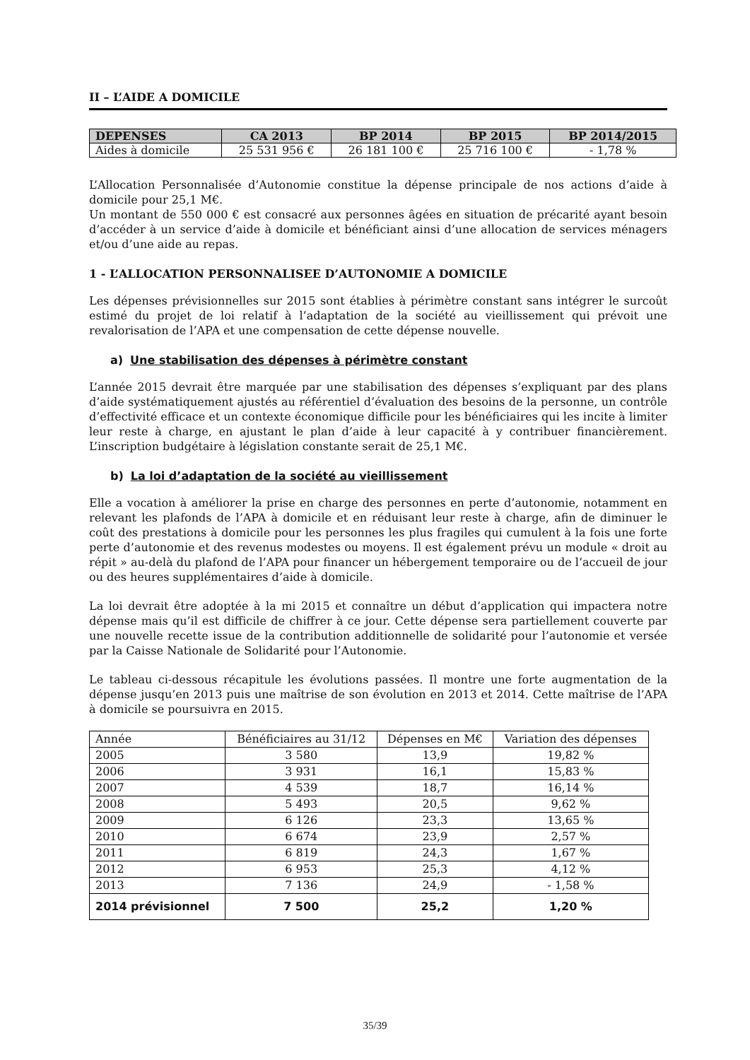II – L’AIDE A DOMICILE
| DEPENSES | CA 2013 | BP 2014 | BP 2015 | BP 2014/2015 |
| --- | --- | --- | --- | --- |
| Aides à domicile | 25 531 956 € | 26 181 100 € | 25 716 100 € | - 1,78 % |
L’Allocation Personnalisée d’Autonomie constitue la dépense principale de nos actions d’aide à domicile pour 25,1 M€.
Un montant de 550 000 € est consacré aux personnes âgées en situation de précarité ayant besoin d’accéder à un service d’aide à domicile et bénéficiant ainsi d’une allocation de services ménagers et/ou d’une aide au repas.
1 - L’ALLOCATION PERSONNALISEE D’AUTONOMIE A DOMICILE
Les dépenses prévisionnelles sur 2015 sont établies à périmètre constant sans intégrer le surcoût estimé du projet de loi relatif à l’adaptation de la société au vieillissement qui prévoit une revalorisation de l’APA et une compensation de cette dépense nouvelle.
a) Une stabilisation des dépenses à périmètre constant
L’année 2015 devrait être marquée par une stabilisation des dépenses s’expliquant par des plans d’aide systématiquement ajustés au référentiel d’évaluation des besoins de la personne, un contrôle d’effectivité efficace et un contexte économique difficile pour les bénéficiaires qui les incite à limiter leur reste à charge, en ajustant le plan d’aide à leur capacité à y contribuer financièrement. L’inscription budgétaire à législation constante serait de 25,1 M€.
b) La loi d’adaptation de la société au vieillissement
Elle a vocation à améliorer la prise en charge des personnes en perte d’autonomie, notamment en relevant les plafonds de l’APA à domicile et en réduisant leur reste à charge, afin de diminuer le coût des prestations à domicile pour les personnes les plus fragiles qui cumulent à la fois une forte perte d’autonomie et des revenus modestes ou moyens. Il est également prévu un module « droit au répit » au-delà du plafond de l’APA pour financer un hébergement temporaire ou de l’accueil de jour ou des heures supplémentaires d’aide à domicile.
La loi devrait être adoptée à la mi 2015 et connaître un début d’application qui impactera notre dépense mais qu’il est difficile de chiffrer à ce jour. Cette dépense sera partiellement couverte par une nouvelle recette issue de la contribution additionnelle de solidarité pour l’autonomie et versée par la Caisse Nationale de Solidarité pour l’Autonomie.
Le tableau ci-dessous récapitule les évolutions passées. Il montre une forte augmentation de la dépense jusqu’en 2013 puis une maîtrise de son évolution en 2013 et 2014. Cette maîtrise de l’APA à domicile se poursuivra en 2015.
| Année | Bénéficiaires au 31/12 | Dépenses en M€ | Variation des dépenses |
| 2005 | 3 580 | 13,9 | 19,82 % |
| 2006 | 3 931 | 16,1 | 15,83 % |
| 2007 | 4 539 | 18,7 | 16,14 % |
| 2008 | 5 493 | 20,5 | 9,62 % |
| 2009 | 6 126 | 23,3 | 13,65 % |
| 2010 | 6 674 | 23,9 | 2,57 % |
| 2011 | 6 819 | 24,3 | 1,67 % |
| 2012 | 6 953 | 25,3 | 4,12 % |
| 2013 | 7 136 | 24,9 | - 1,58 % |
| 2014 prévisionnel | 7 500 | 25,2 | 1,20 % |
35/39